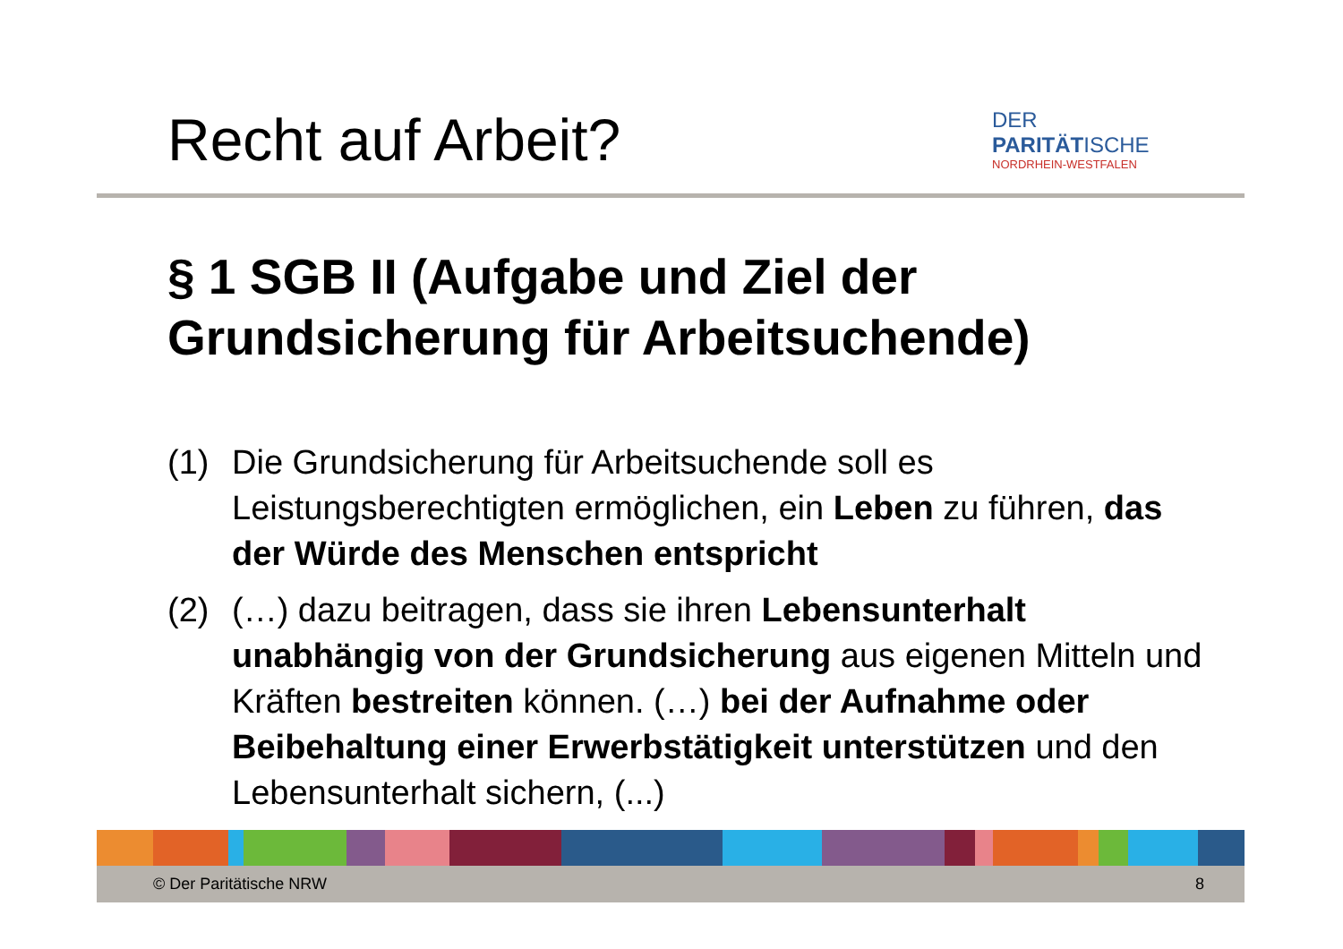Recht auf Arbeit?
DER PARITÄTISCHE
NORDRHEIN-WESTFALEN
§ 1 SGB II (Aufgabe und Ziel der Grundsicherung für Arbeitsuchende)
(1) Die Grundsicherung für Arbeitsuchende soll es Leistungsberechtigten ermöglichen, ein Leben zu führen, das der Würde des Menschen entspricht
(2) (…) dazu beitragen, dass sie ihren Lebensunterhalt unabhängig von der Grundsicherung aus eigenen Mitteln und Kräften bestreiten können. (…) bei der Aufnahme oder Beibehaltung einer Erwerbstätigkeit unterstützen und den Lebensunterhalt sichern, (...)
© Der Paritätische NRW 8